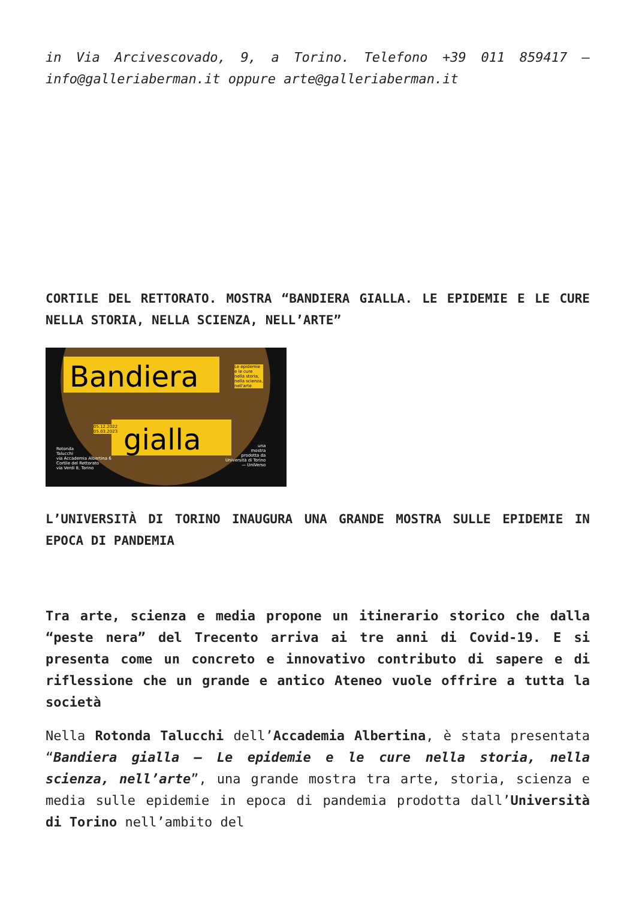in Via Arcivescovado, 9, a Torino. Telefono +39 011 859417 – info@galleriaberman.it oppure arte@galleriaberman.it
CORTILE DEL RETTORATO. MOSTRA “BANDIERA GIALLA. LE EPIDEMIE E LE CURE NELLA STORIA, NELLA SCIENZA, NELL’ARTE”
Bandiera
gialla
Le epidemie
e le cure
nella storia,
nella scienza,
nell'arte
05.12.2022
05.03.2023
Rotonda
Talucchi
via Accademia Albertina 6
Cortile del Rettorato
via Verdi 8, Torino
una
mostra
prodotta da
Università di Torino
— UniVerso
L’UNIVERSITÀ DI TORINO INAUGURA UNA GRANDE MOSTRA SULLE EPIDEMIE IN EPOCA DI PANDEMIA
Tra arte, scienza e media propone un itinerario storico che dalla “peste nera” del Trecento arriva ai tre anni di Covid-19. E si presenta come un concreto e innovativo contributo di sapere e di riflessione che un grande e antico Ateneo vuole offrire a tutta la società
Nella Rotonda Talucchi dell’Accademia Albertina, è stata presentata “Bandiera gialla – Le epidemie e le cure nella storia, nella scienza, nell’arte”, una grande mostra tra arte, storia, scienza e media sulle epidemie in epoca di pandemia prodotta dall’Università di Torino nell’ambito del